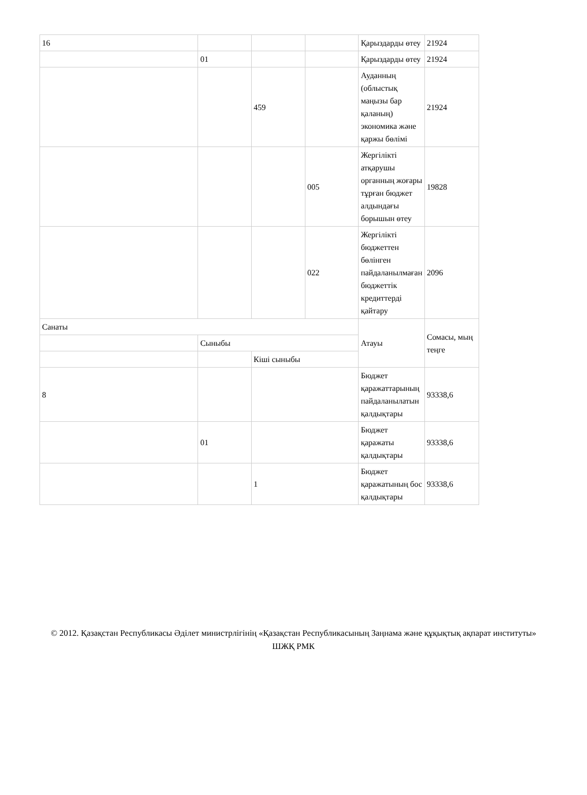| 16 | | | | Қарыздарды өтеу | 21924 |
| | 01 | | | Қарыздарды өтеу | 21924 |
| | | 459 | | Ауданның (облыстық маңызы бар қаланың) экономика және қаржы бөлімі | 21924 |
| | | | 005 | Жергілікті атқарушы органның жоғары тұрған бюджет алдындағы борышын өтеу | 19828 |
| | | | 022 | Жергілікті бюджеттен бөлінген пайдаланылмаған бюджеттік кредиттерді қайтару | 2096 |
| Санаты | | | | Атауы | Сомасы, мың теңге |
| | Сыныбы | | | | |
| | | Кіші сыныбы | | | |
| 8 | | | | Бюджет қаражаттарының пайдаланылатын қалдықтары | 93338,6 |
| | 01 | | | Бюджет қаражаты қалдықтары | 93338,6 |
| | | 1 | | Бюджет қаражатының бос қалдықтары | 93338,6 |
© 2012. Қазақстан Республикасы Әділет министрлігінің «Қазақстан Республикасының Заңнама және құқықтық ақпарат институты» ШЖҚ РМК